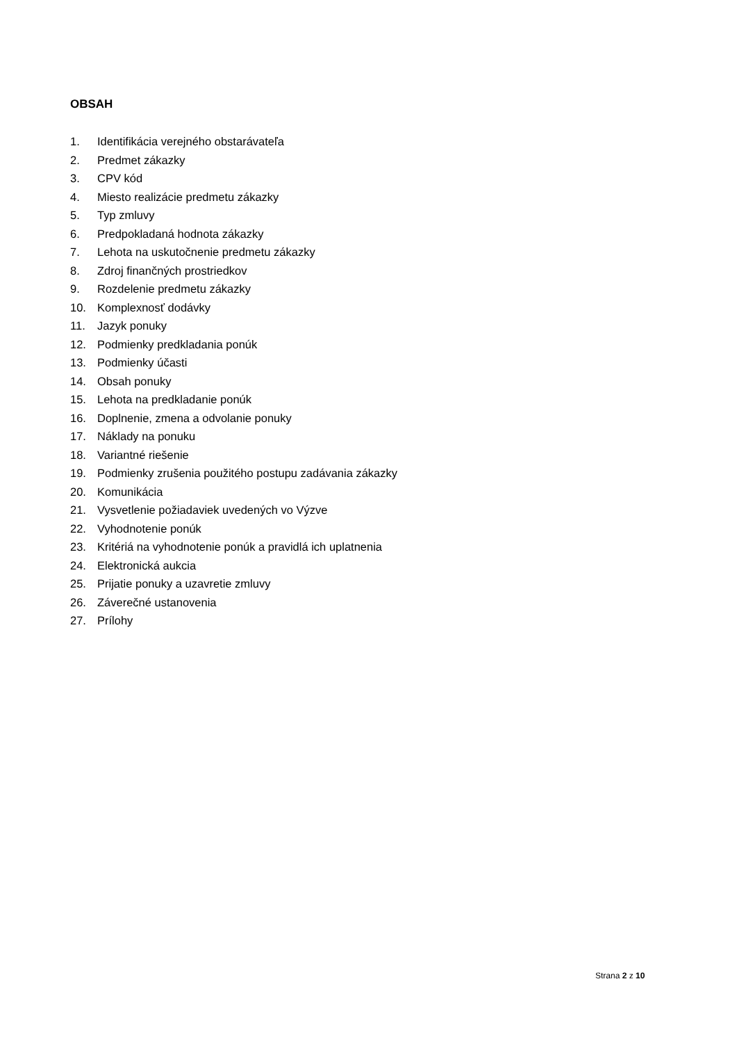OBSAH
1. Identifikácia verejného obstarávateľa
2. Predmet zákazky
3. CPV kód
4. Miesto realizácie predmetu zákazky
5. Typ zmluvy
6. Predpokladaná hodnota zákazky
7. Lehota na uskutočnenie predmetu zákazky
8. Zdroj finančných prostriedkov
9. Rozdelenie predmetu zákazky
10. Komplexnosť dodávky
11. Jazyk ponuky
12. Podmienky predkladania ponúk
13. Podmienky účasti
14. Obsah ponuky
15. Lehota na predkladanie ponúk
16. Doplnenie, zmena a odvolanie ponuky
17. Náklady na ponuku
18. Variantné riešenie
19. Podmienky zrušenia použitého postupu zadávania zákazky
20. Komunikácia
21. Vysvetlenie požiadaviek uvedených vo Výzve
22. Vyhodnotenie ponúk
23. Kritériá na vyhodnotenie ponúk a pravidlá ich uplatnenia
24. Elektronická aukcia
25. Prijatie ponuky a uzavretie zmluvy
26. Záverečné ustanovenia
27. Prílohy
Strana 2 z 10